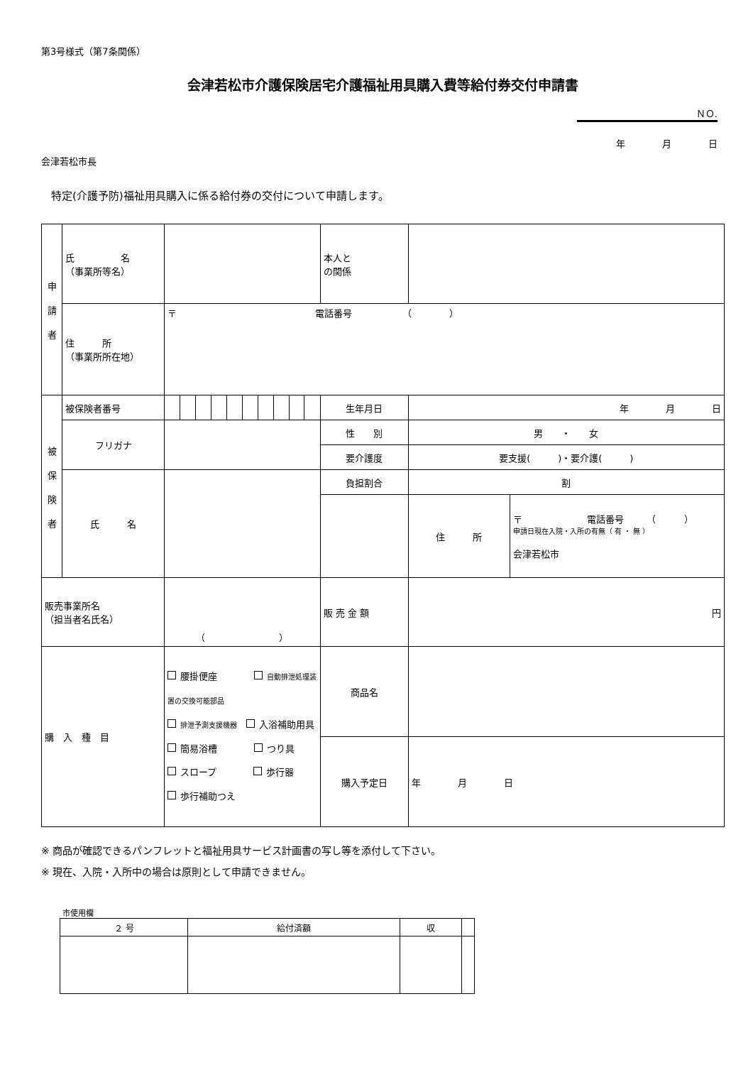第3号様式（第7条関係）
会津若松市介護保険居宅介護福祉用具購入費等給付券交付申請書
ＮＯ.
年　　　　月　　　　日
会津若松市長
特定(介護予防)福祉用具購入に係る給付券の交付について申請します。
| 申 請 者 | 氏 名 （事業所等名） | | | | | | | | | | | 本人と の関係 | | |
| | 住 所 （事業所所在地） | 〒 電話番号 （ ） | | | | | | | | | | | | |
| 被 保 険 者 | 被保険者番号 | | | | | | | | | | | 生年月日 | 年 月 日 | |
| | フリガナ | | | | | | | | | | | 性 別 | 男 ・ 女 | |
| | | | | | | | | | | | | 要介護度 | 要支援( )・要介護( ) | |
| | 氏 名 | | | | | | | | | | | 負担割合 | 割 | |
| | | | | | | | | | | | | | 住 所 | 〒 電話番号 （ ） 申請日現在入院・入所の有無（ 有 ・ 無 ） 会津若松市 |
| 販売事業所名 （担当者名氏名） | | （ ） | | | | | | | | | | 販 売 金 額 | 円 | |
| 購 入 種 目 | | 腰掛便座 自動排泄処理装置の交換可能部品 排泄予測支援機器 入浴補助用具 簡易浴槽 つり具 スロープ 歩行器 歩行補助つえ | | | | | | | | | | 商品名 | | |
| | | | | | | | | | | | | 購入予定日 | 年 月 日 | |
※ 商品が確認できるパンフレットと福祉用具サービス計画書の写し等を添付して下さい。
※ 現在、入院・入所中の場合は原則として申請できません。
市使用欄
| ２ 号 | 給付済額 | 収 | |